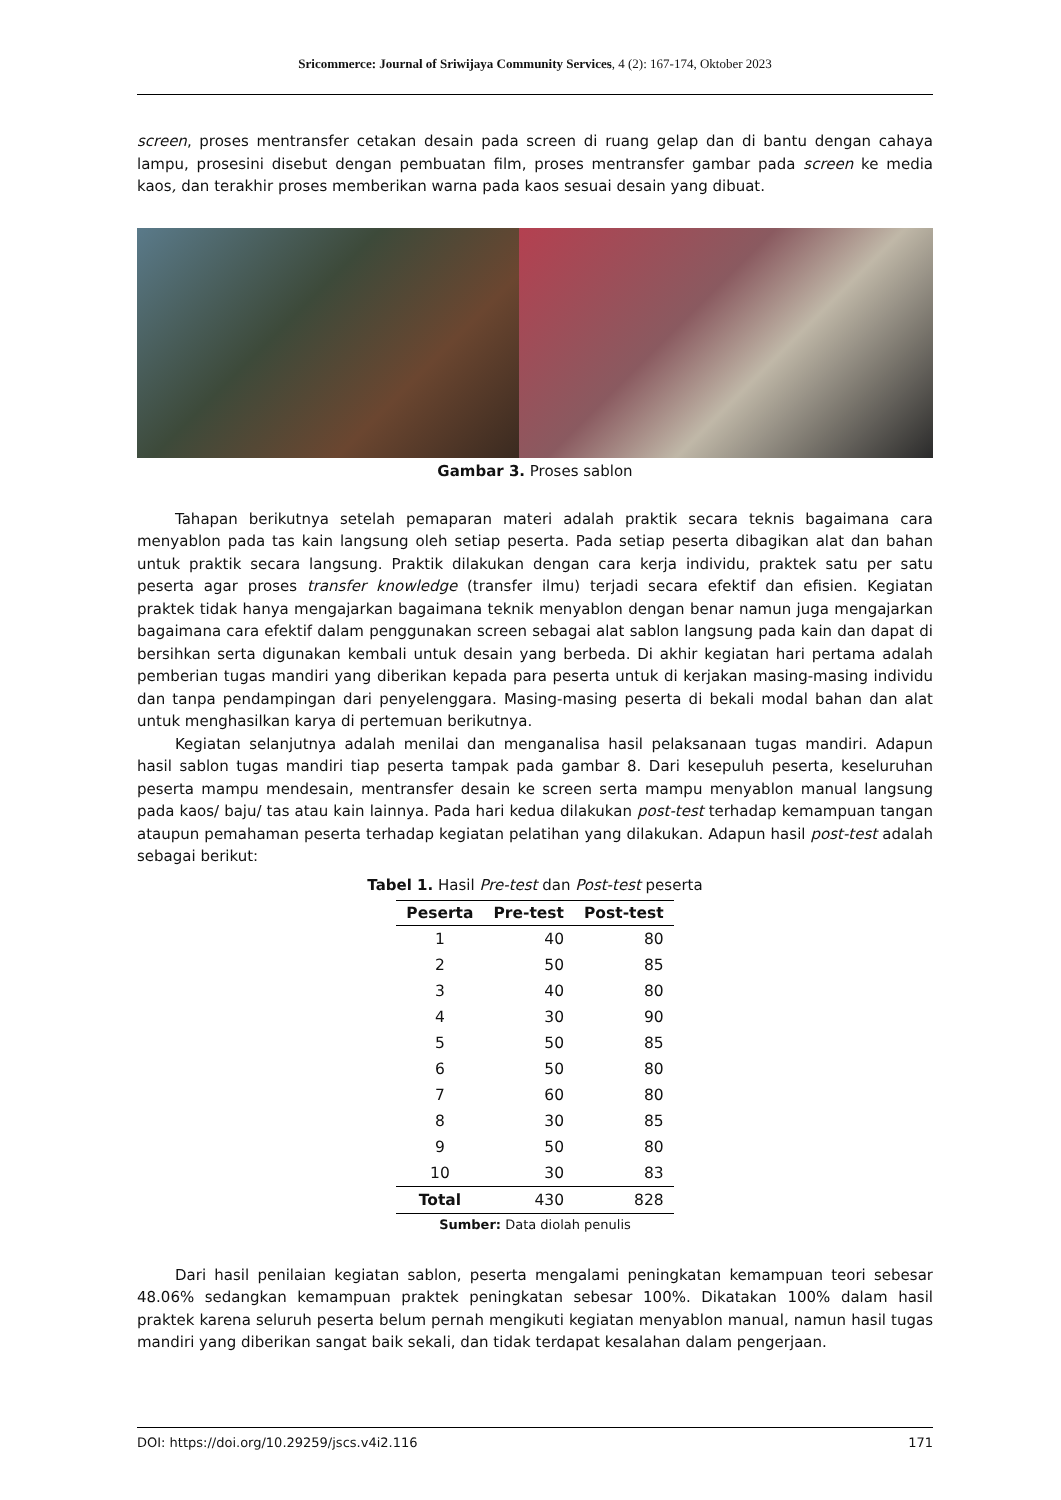Sricommerce: Journal of Sriwijaya Community Services, 4 (2): 167-174, Oktober 2023
screen, proses mentransfer cetakan desain pada screen di ruang gelap dan di bantu dengan cahaya lampu, prosesini disebut dengan pembuatan film, proses mentransfer gambar pada screen ke media kaos, dan terakhir proses memberikan warna pada kaos sesuai desain yang dibuat.
Gambar 3. Proses sablon
Tahapan berikutnya setelah pemaparan materi adalah praktik secara teknis bagaimana cara menyablon pada tas kain langsung oleh setiap peserta. Pada setiap peserta dibagikan alat dan bahan untuk praktik secara langsung. Praktik dilakukan dengan cara kerja individu, praktek satu per satu peserta agar proses transfer knowledge (transfer ilmu) terjadi secara efektif dan efisien. Kegiatan praktek tidak hanya mengajarkan bagaimana teknik menyablon dengan benar namun juga mengajarkan bagaimana cara efektif dalam penggunakan screen sebagai alat sablon langsung pada kain dan dapat di bersihkan serta digunakan kembali untuk desain yang berbeda. Di akhir kegiatan hari pertama adalah pemberian tugas mandiri yang diberikan kepada para peserta untuk di kerjakan masing-masing individu dan tanpa pendampingan dari penyelenggara. Masing-masing peserta di bekali modal bahan dan alat untuk menghasilkan karya di pertemuan berikutnya.
Kegiatan selanjutnya adalah menilai dan menganalisa hasil pelaksanaan tugas mandiri. Adapun hasil sablon tugas mandiri tiap peserta tampak pada gambar 8. Dari kesepuluh peserta, keseluruhan peserta mampu mendesain, mentransfer desain ke screen serta mampu menyablon manual langsung pada kaos/ baju/ tas atau kain lainnya. Pada hari kedua dilakukan post-test terhadap kemampuan tangan ataupun pemahaman peserta terhadap kegiatan pelatihan yang dilakukan. Adapun hasil post-test adalah sebagai berikut:
Tabel 1. Hasil Pre-test dan Post-test peserta
| Peserta | Pre-test | Post-test |
| --- | --- | --- |
| 1 | 40 | 80 |
| 2 | 50 | 85 |
| 3 | 40 | 80 |
| 4 | 30 | 90 |
| 5 | 50 | 85 |
| 6 | 50 | 80 |
| 7 | 60 | 80 |
| 8 | 30 | 85 |
| 9 | 50 | 80 |
| 10 | 30 | 83 |
| Total | 430 | 828 |
Sumber: Data diolah penulis
Dari hasil penilaian kegiatan sablon, peserta mengalami peningkatan kemampuan teori sebesar 48.06% sedangkan kemampuan praktek peningkatan sebesar 100%. Dikatakan 100% dalam hasil praktek karena seluruh peserta belum pernah mengikuti kegiatan menyablon manual, namun hasil tugas mandiri yang diberikan sangat baik sekali, dan tidak terdapat kesalahan dalam pengerjaan.
DOI: https://doi.org/10.29259/jscs.v4i2.116 171